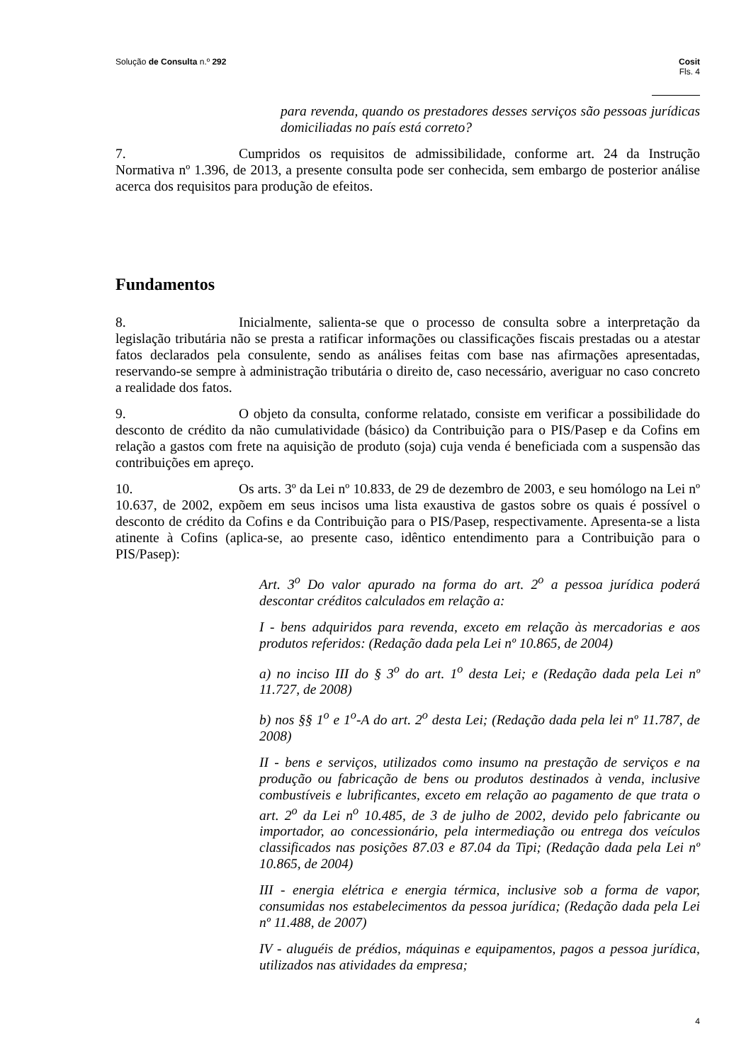Solução de Consulta n.º 292 Cosit
Fls. 4
para revenda, quando os prestadores desses serviços são pessoas jurídicas domiciliadas no país está correto?
7. Cumpridos os requisitos de admissibilidade, conforme art. 24 da Instrução Normativa nº 1.396, de 2013, a presente consulta pode ser conhecida, sem embargo de posterior análise acerca dos requisitos para produção de efeitos.
Fundamentos
8. Inicialmente, salienta-se que o processo de consulta sobre a interpretação da legislação tributária não se presta a ratificar informações ou classificações fiscais prestadas ou a atestar fatos declarados pela consulente, sendo as análises feitas com base nas afirmações apresentadas, reservando-se sempre à administração tributária o direito de, caso necessário, averiguar no caso concreto a realidade dos fatos.
9. O objeto da consulta, conforme relatado, consiste em verificar a possibilidade do desconto de crédito da não cumulatividade (básico) da Contribuição para o PIS/Pasep e da Cofins em relação a gastos com frete na aquisição de produto (soja) cuja venda é beneficiada com a suspensão das contribuições em apreço.
10. Os arts. 3º da Lei nº 10.833, de 29 de dezembro de 2003, e seu homólogo na Lei nº 10.637, de 2002, expõem em seus incisos uma lista exaustiva de gastos sobre os quais é possível o desconto de crédito da Cofins e da Contribuição para o PIS/Pasep, respectivamente. Apresenta-se a lista atinente à Cofins (aplica-se, ao presente caso, idêntico entendimento para a Contribuição para o PIS/Pasep):
Art. 3<sup>o</sup> Do valor apurado na forma do art. 2<sup>o</sup> a pessoa jurídica poderá descontar créditos calculados em relação a:
I - bens adquiridos para revenda, exceto em relação às mercadorias e aos produtos referidos: (Redação dada pela Lei nº 10.865, de 2004)
a) no inciso III do § 3<sup>o</sup> do art. 1<sup>o</sup> desta Lei; e (Redação dada pela Lei nº 11.727, de 2008)
b) nos §§ 1<sup>o</sup> e 1<sup>o</sup>-A do art. 2<sup>o</sup> desta Lei; (Redação dada pela lei nº 11.787, de 2008)
II - bens e serviços, utilizados como insumo na prestação de serviços e na produção ou fabricação de bens ou produtos destinados à venda, inclusive combustíveis e lubrificantes, exceto em relação ao pagamento de que trata o art. 2<sup>o</sup> da Lei n<sup>o</sup> 10.485, de 3 de julho de 2002, devido pelo fabricante ou importador, ao concessionário, pela intermediação ou entrega dos veículos classificados nas posições 87.03 e 87.04 da Tipi; (Redação dada pela Lei nº 10.865, de 2004)
III - energia elétrica e energia térmica, inclusive sob a forma de vapor, consumidas nos estabelecimentos da pessoa jurídica; (Redação dada pela Lei nº 11.488, de 2007)
IV - aluguéis de prédios, máquinas e equipamentos, pagos a pessoa jurídica, utilizados nas atividades da empresa;
4